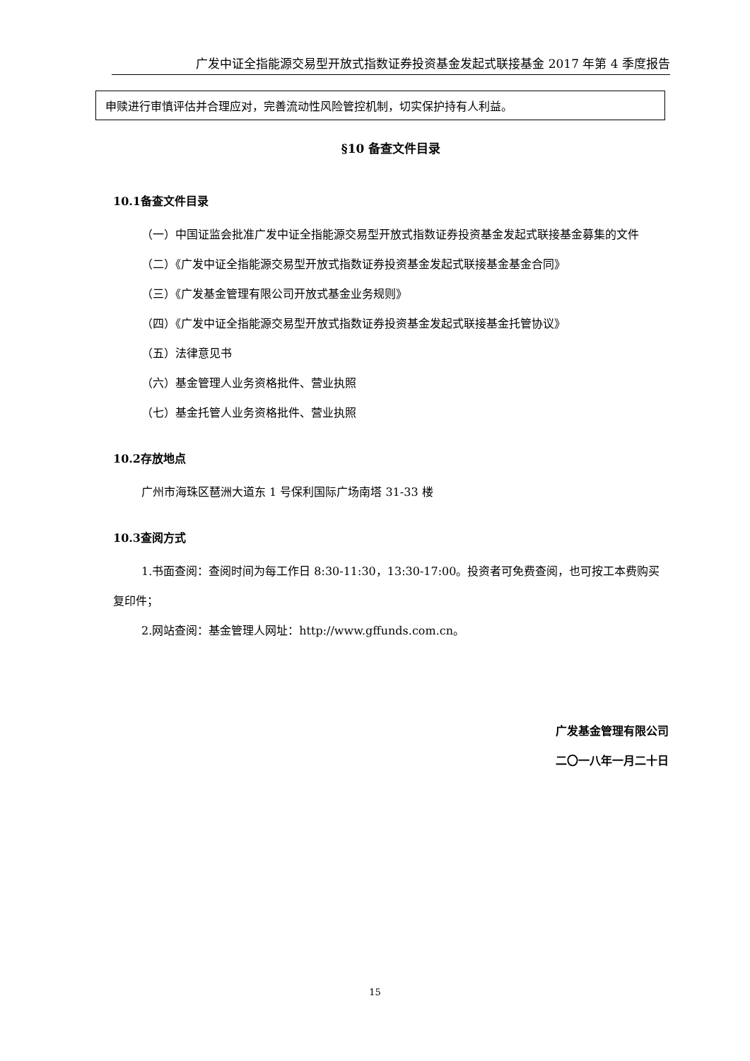广发中证全指能源交易型开放式指数证券投资基金发起式联接基金 2017 年第 4 季度报告
| 申赎进行审慎评估并合理应对，完善流动性风险管控机制，切实保护持有人利益。 |
§10 备查文件目录
10.1备查文件目录
（一）中国证监会批准广发中证全指能源交易型开放式指数证券投资基金发起式联接基金募集的文件
（二）《广发中证全指能源交易型开放式指数证券投资基金发起式联接基金基金合同》
（三）《广发基金管理有限公司开放式基金业务规则》
（四）《广发中证全指能源交易型开放式指数证券投资基金发起式联接基金托管协议》
（五）法律意见书
（六）基金管理人业务资格批件、营业执照
（七）基金托管人业务资格批件、营业执照
10.2存放地点
广州市海珠区琶洲大道东 1 号保利国际广场南塔 31-33 楼
10.3查阅方式
1.书面查阅：查阅时间为每工作日 8:30-11:30，13:30-17:00。投资者可免费查阅，也可按工本费购买复印件；
2.网站查阅：基金管理人网址：http://www.gffunds.com.cn。
广发基金管理有限公司
二〇一八年一月二十日
15